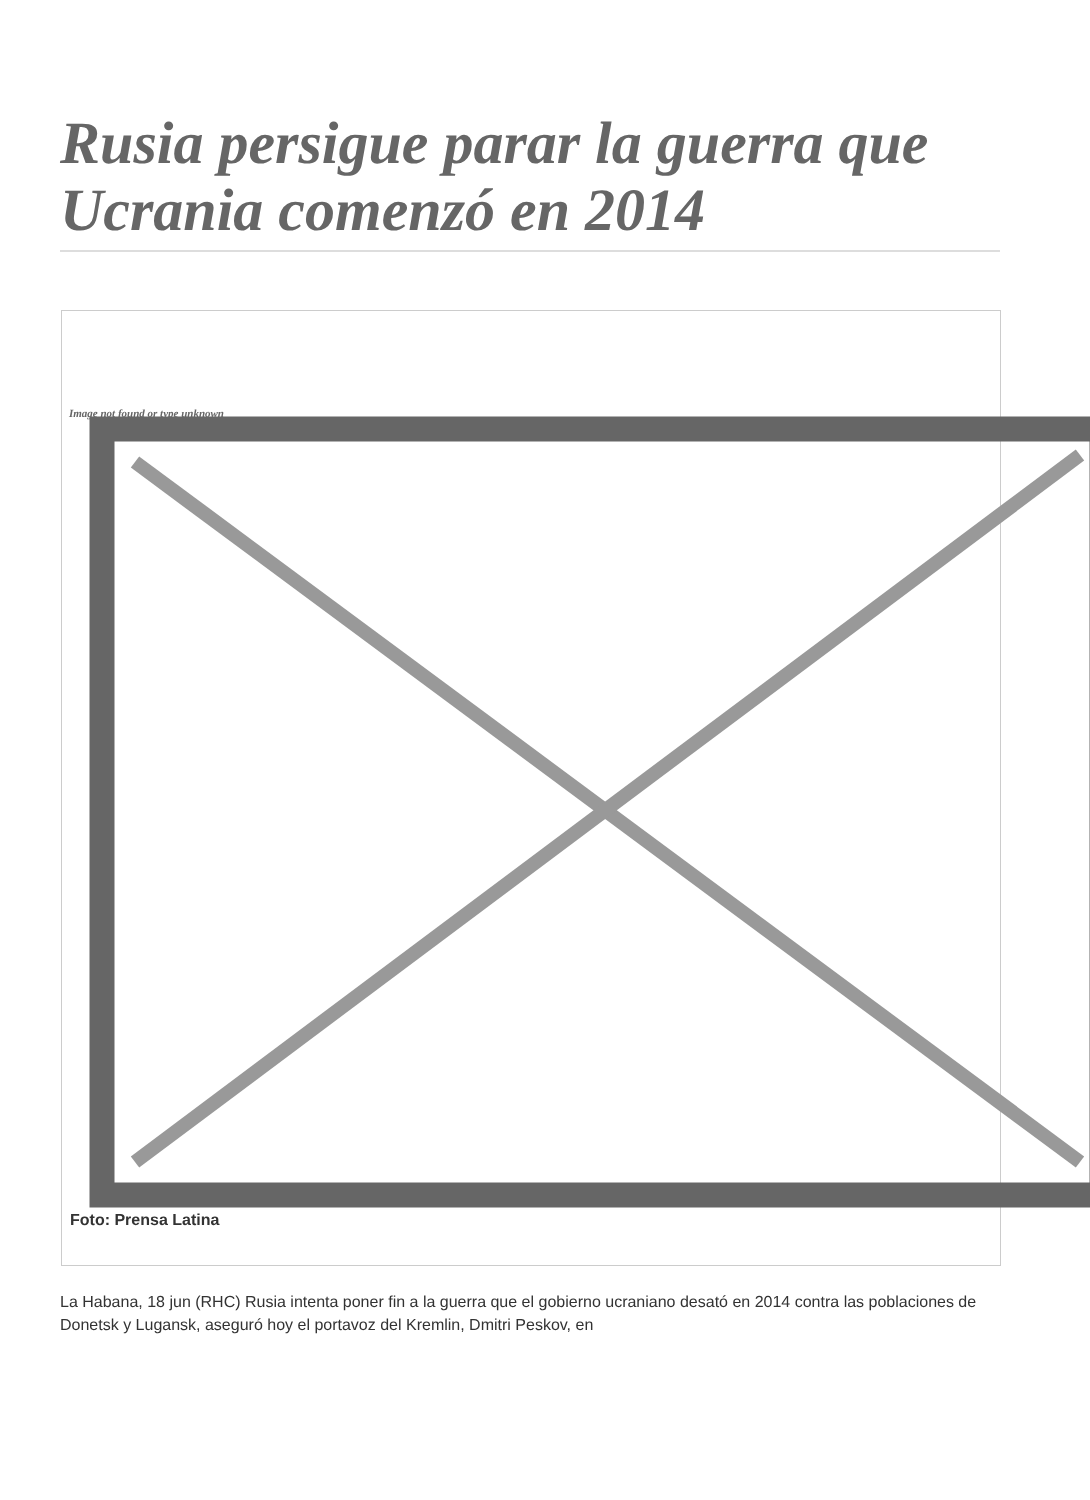Rusia persigue parar la guerra que Ucrania comenzó en 2014
Image not found or type unknown
Foto: Prensa Latina
La Habana, 18 jun (RHC) Rusia intenta poner fin a la guerra que el gobierno ucraniano desató en 2014 contra las poblaciones de Donetsk y Lugansk, aseguró hoy el portavoz del Kremlin, Dmitri Peskov, en